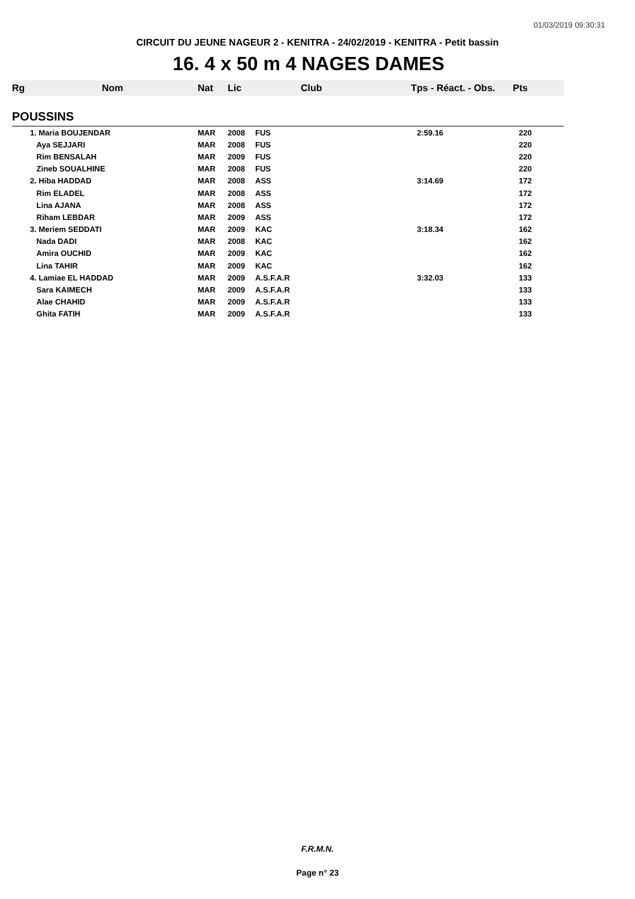01/03/2019 09:30:31
CIRCUIT DU JEUNE NAGEUR 2 - KENITRA - 24/02/2019 - KENITRA - Petit bassin
16. 4 x 50 m 4 NAGES DAMES
| Rg | Nom | Nat | Lic | Club | Tps - Réact. - Obs. | Pts |
| --- | --- | --- | --- | --- | --- | --- |
| POUSSINS | | | | | | |
| | 1. Maria BOUJENDAR | MAR | 2008 | FUS | 2:59.16 | 220 |
| | Aya SEJJARI | MAR | 2008 | FUS | | 220 |
| | Rim BENSALAH | MAR | 2009 | FUS | | 220 |
| | Zineb SOUALHINE | MAR | 2008 | FUS | | 220 |
| | 2. Hiba HADDAD | MAR | 2008 | ASS | 3:14.69 | 172 |
| | Rim ELADEL | MAR | 2008 | ASS | | 172 |
| | Lina AJANA | MAR | 2008 | ASS | | 172 |
| | Riham LEBDAR | MAR | 2009 | ASS | | 172 |
| | 3. Meriem SEDDATI | MAR | 2009 | KAC | 3:18.34 | 162 |
| | Nada DADI | MAR | 2008 | KAC | | 162 |
| | Amira OUCHID | MAR | 2009 | KAC | | 162 |
| | Lina TAHIR | MAR | 2009 | KAC | | 162 |
| | 4. Lamiae EL HADDAD | MAR | 2009 | A.S.F.A.R | 3:32.03 | 133 |
| | Sara KAIMECH | MAR | 2009 | A.S.F.A.R | | 133 |
| | Alae CHAHID | MAR | 2009 | A.S.F.A.R | | 133 |
| | Ghita FATIH | MAR | 2009 | A.S.F.A.R | | 133 |
F.R.M.N.
Page n° 23